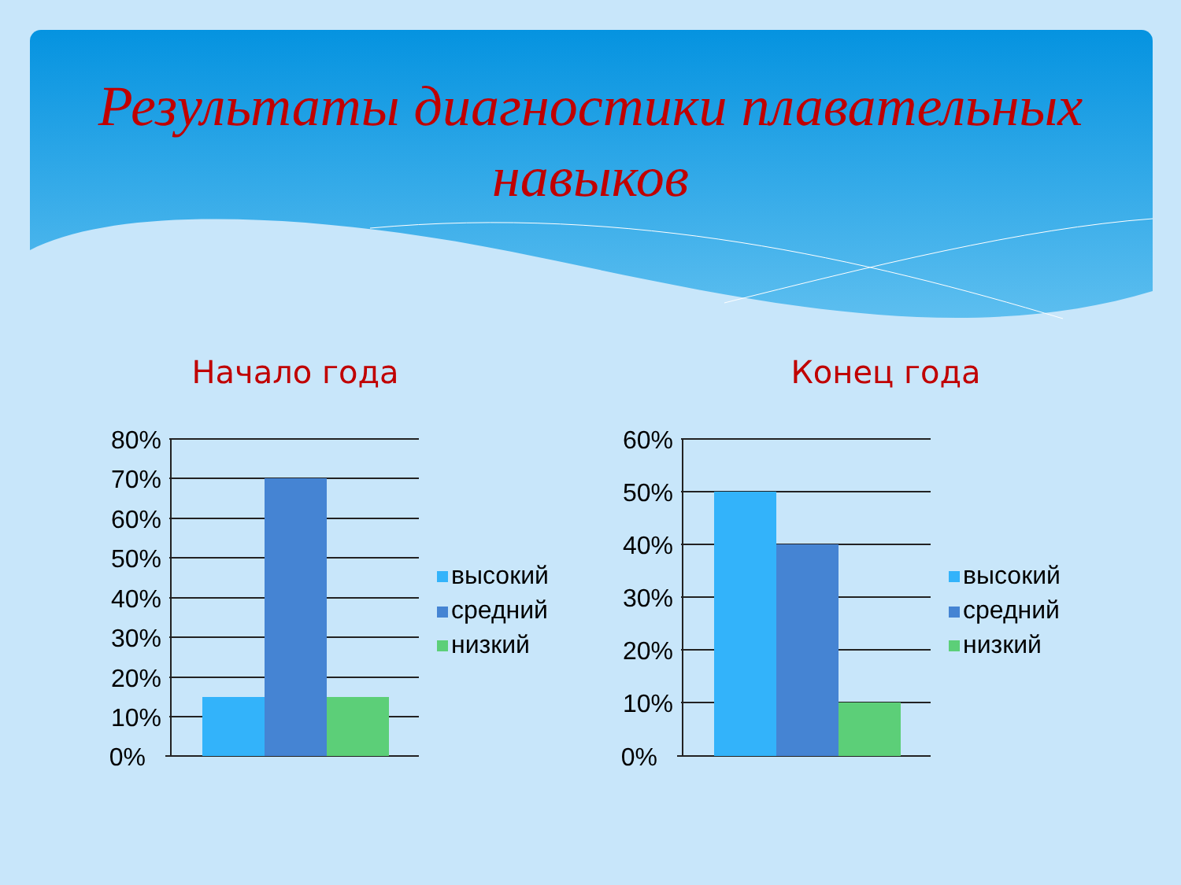Результаты диагностики плавательных навыков
Начало года
80%
70%
60%
50%
40%
30%
20%
10%
0%
высокий
средний
низкий
Конец года
60%
50%
40%
30%
20%
10%
0%
высокий
средний
низкий